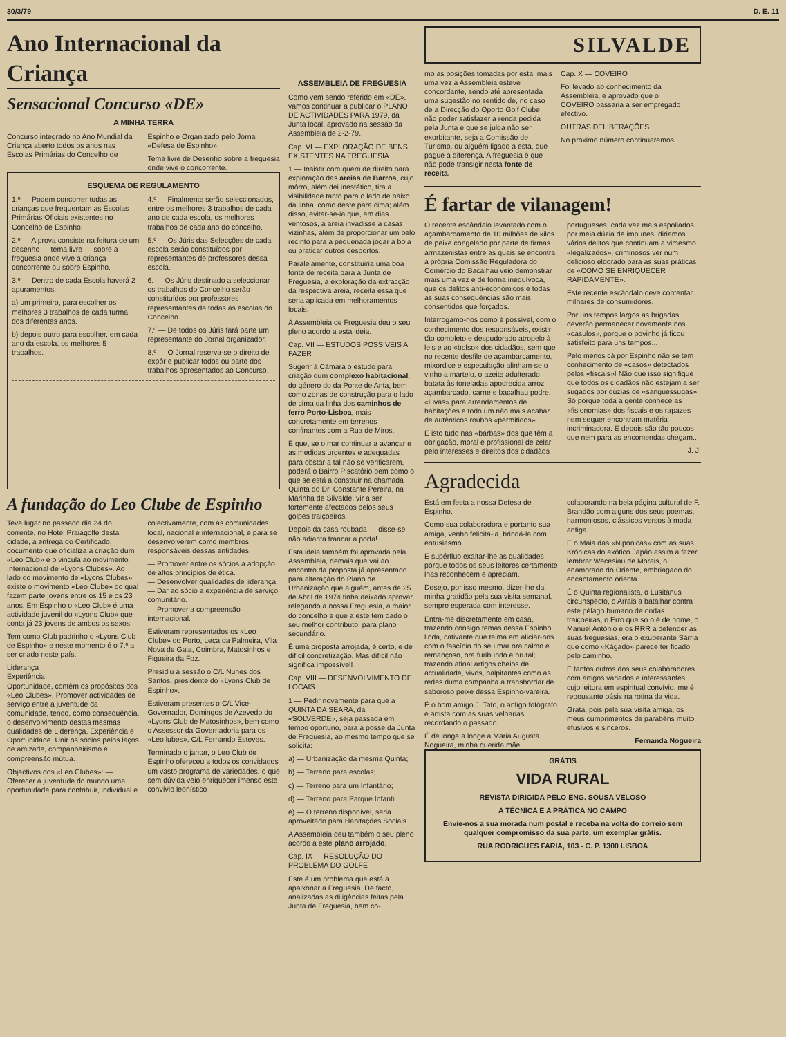30/3/79 D. E. 11
Ano Internacional da Criança
Sensacional Concurso «DE»
A MINHA TERRA
Concurso integrado no Ano Mundial da Criança aberto todos os anos nas Escolas Primárias do Concelho de Espinho e Organizado pelo Jornal «Defesa de Espinho».
Tema livre de Desenho sobre a freguesia onde vive o concorrente.
ESQUEMA DE REGULAMENTO
1.º — Podem concorrer todas as crianças que frequentam as Escolas Primárias Oficiais existentes no Concelho de Espinho.
2.º — A prova consiste na feitura de um desenho — tema livre — sobre a freguesia onde vive a criança concorrente ou sobre Espinho.
3.º — Dentro de cada Escola haverá 2 apuramentos:
a) um primeiro, para escolher os melhores 3 trabalhos de cada turma dos diferentes anos.
b) depois outro para escolher, em cada ano da escola, os melhores 5 trabalhos.
4.º — Finalmente serão seleccionados, entre os melhores 3 trabalhos de cada ano de cada escola, os melhores trabalhos de cada ano do concelho.
5.º — Os Júris das Selecções de cada escola serão constituídos por representantes de professores dessa escola.
6. — Os Júris destinado a seleccionar os trabalhos do Concelho serão constituídos por professores representantes de todas as escolas do Concelho.
7.º — De todos os Júris fará parte um representante do Jornal organizador.
8.º — O Jornal reserva-se o direito de expôr e publicar todos ou parte dos trabalhos apresentados ao Concurso.
A fundação do Leo Clube de Espinho
Teve lugar no passado dia 24 do corrente, no Hotel Praiagolfe desta cidade, a entrega do Certificado, documento que oficializa a criação dum «Leo Club» e o vincula ao movimento Internacional de «Lyons Clubes». Ao lado do movimento de «Lyons Clubes» existe o movimento «Leo Clube» do qual fazem parte jovens entre os 15 e os 23 anos. Em Espinho o «Leo Club» é uma actividade juvenil do «Lyons Club» que conta já 23 jovens de ambos os sexos.
Tem como Club padrinho o «Lyons Club de Espinho» e neste momento é o 7.º a ser criado neste país.
Liderança
Experiência
Oportunidade, contêm os propósitos dos «Leo Clubes». Promover actividades de serviço entre a juventude da comunidade, tendo, como consequência, o desenvolvimento destas mesmas qualidades de Liderença, Experiência e Oportunidade. Unir os sócios pelos laços de amizade, companheirismo e compreensão mútua.
Objectivos dos «Leo Clubes»: — Oferecer à juventude do mundo uma oportunidade para contribuir, individual e colectivamente, com as comunidades local, nacional e internacional, e para se desenvolverem como membros responsáveis dessas entidades.
— Promover entre os sócios a adopção de altos princípios de ética.
— Desenvolver qualidades de liderança.
— Dar ao sócio a experiência de serviço comunitário.
— Promover a compreensão internacional.
Estiveram representados os «Leo Clube» do Porto, Leça da Palmeira, Vila Nova de Gaia, Coimbra, Matosinhos e Figueira da Foz.
Presidiu à sessão o C/L Nunes dos Santos, presidente do «Lyons Club de Espinho».
Estiveram presentes o C/L Vice-Governador, Domingos de Azevedo do «Lyons Club de Matosinhos», bem como o Assessor da Governadoria para os «Leo lubes», C/L Fernando Esteves.
Terminado o jantar, o Leo Club de Espinho ofereceu a todos os convidados um vasto programa de variedades, o que sem dúvida veio enriquecer imenso este convívio leonístico
ASSEMBLEIA DE FREGUESIA
Como vem sendo referido em «DE», vamos continuar a publicar o PLANO DE ACTIVIDADES PARA 1979, da Junta local, aprovado na sessão da Assembleia de 2-2-79.
Cap. VI — EXPLORAÇÃO DE BENS EXISTENTES NA FREGUESIA
1 — Insistir com quem de direito para exploração das areias de Barros, cujo môrro, além dei inestético, tira a visibilidade tanto para o lado de baixo da linha, como deste para cima; além disso, evitar-se-ia que, em dias ventosos, a areia invadisse a casas vizinhas, além de proporcionar um belo recinto para a pequenada jogar a bola ou praticar outros desportos.
Paralelamente, constituiria uma boa fonte de receita para a Junta de Freguesia, a exploração da extracção da respectiva areia, receita essa que seria aplicada em melhoramentos locais.
A Assembleia de Freguesia deu o seu pleno acordo a esta ideia.
Cap. VII — ESTUDOS POSSIVEIS A FAZER
Sugerir à Câmara o estudo para criação dum complexo habitacional, do género do da Ponte de Anta, bem como zonas de construção para o lado de cima da linha dos caminhos de ferro Porto-Lisboa, mais concretamente em terrenos confinantes com a Rua de Miros.
É que, se o mar continuar a avançar e as medidas urgentes e adequadas para obstar a tal não se verificarem, poderá o Bairro Piscatório bem como o que se está a construir na chamada Quinta do Dr. Constante Pereira, na Marinha de Silvalde, vir a ser fortemente afectados pelos seus golpes traiçoeiros.
Depois da casa roubada — disse-se — não adianta trancar a porta!
Esta ideia também foi aprovada pela Assembleia, demais que vai ao encontro da proposta já apresentado para alteração do Plano de Urbanização que alguém, antes de 25 de Abril de 1974 tinha deixado aprovar, relegando a nossa Freguesia, a maior do concelho e que a este tem dado o seu melhor contributo, para plano secundário.
É uma proposta arrojada, é certo, e de difícil concretização. Mas difícil não significa impossível!
Cap. VIII — DESENVOLVIMENTO DE LOCAIS
1 — Pedir novamente para que a QUINTA DA SEARA, da «SOLVERDE», seja passada em tempo oportuno, para a posse da Junta de Freguesia, ao mesmo tempo que se solicita:
a) — Urbanização da mesma Quinta;
b) — Terreno para escolas;
c) — Terreno para um Infantário;
d) — Terreno para Parque Infantil
e) — O terreno disponível, seria aproveitado para Habitações Sociais.
A Assembleia deu também o seu pleno acordo a este plano arrojado.
Cap. IX — RESOLUÇÃO DO PROBLEMA DO GOLFE
Este é um problema que está a apaixonar a Freguesia. De facto, analizadas as diligências feitas pela Junta de Freguesia, bem co-
SILVALDE
mo as posições tomadas por esta, mais uma vez a Assembleia esteve concordante, sendo até apresentada uma sugestão no sentido de, no caso de a Direcção do Oporto Golf Clube não poder satisfazer a renda pedida pela Junta e que se julga não ser exorbitante, seja a Comissão de Turismo, ou alguém ligado a esta, que pague a diferença. A freguesia é que não pode transigir nesta fonte de receita.
Cap. X — COVEIRO
Foi levado ao conhecimento da Assembleia, e aprovado que o COVEIRO passaria a ser empregado efectivo.
OUTRAS DELIBERAÇÕES
No próximo número continuaremos.
É fartar de vilanagem!
O recente escândalo levantado com o açambarcamento de 10 milhões de kilos de peixe congelado por parte de firmas armazenistas entre as quais se encontra a própria Comissão Reguladora do Comércio do Bacalhau veio demonstrar mais uma vez e de forma inequívoca, que os delitos anti-económicos e todas as suas consequências são mais consentidos que forçados.
Interrogamo-nos como é possível, com o conhecimento dos responsáveis, existir tão completo e despudorado atropelo à leis e ao «bolso» dos cidadãos, sem que no recente desfile de açambarcamento, mixordice e especulação alinham-se o vinho a martelo, o azeite adulterado, batata às toneladas apodrecida arroz açambarcado, carne e bacalhau podre, «luvas» para arrendamentos de habitações e todo um não mais acabar de autênticos roubos «permitidos».
E isto tudo nas «barbas» dos que têm a obrigação, moral e profissional de zelar pelo interesses e direitos dos cidadãos portugueses, cada vez mais espoliados por meia dúzia de impunes, diriamos vários delitos que continuam a vimesmo «legalizados», criminosos ver num delicioso eldorado para as suas práticas de «COMO SE ENRIQUECER RAPIDAMENTE».
Este recente escândalo deve contentar milhares de consumidores.
Por uns tempos largos as brigadas deverão permanecer novamente nos «casulos», porque o povinho já ficou satisfeito para uns tempos...
Pelo menos cá por Espinho não se tem conhecimento de «casos» detectados pelos «fiscais»! Não que isso signifique que todos os cidadãos não estejam a ser sugados por dúzias de «sanguessugas». Só porque toda a gente conhece as «fisionomias» dos fiscais e os rapazes nem sequer encontram matéria incriminadora. E depois são tão poucos que nem para as encomendas chegam...
J. J.
Agradecida
Está em festa a nossa Defesa de Espinho.
Como sua colaboradora e portanto sua amiga, venho felicitá-la, brindá-la com entusiasmo.
E supérfluo exaltar-lhe as qualidades porque todos os seus leitores certamente lhas reconhecem e apreciam.
Desejo, por isso mesmo, dizer-lhe da minha gratidão pela sua visita semanal, sempre esperada com interesse.
Entra-me discretamente em casa, trazendo consigo temas dessa Espinho linda, cativante que teima em aliciar-nos com o fascínio do seu mar ora calmo e remançoso, ora furibundo e brutal; trazendo afinal artigos cheios de actualidade, vivos, palpitantes como as redes duma companha a transbordar de saboroso peixe dessa Espinho-vareira.
É o bom amigo J. Tato, o antigo fotógrafo e artista com as suas velharias recordando o passado.
É de longe a longe a Maria Augusta Nogueira, minha querida mãe colaborando na bela página cultural de F. Brandão com alguns dos seus poemas, harmoniosos, clássicos versos à moda antiga.
E o Maia das «Niponicas» com as suas Krónicas do exótico Japão assim a fazer lembrar Wecesiau de Morais, o enamorado do Oriente, embriagado do encantamento orienta.
É o Quinta regionalista, o Lusitanus circunspecto, o Arrais a batalhar contra este pélago humano de ondas traiçoeiras, o Erro que só o é de nome, o Manuel António e os RRR a defender as suas freguesias, era o exuberante Sárria que como «Kágado» parece ter ficado pelo caminho.
E tantos outros dos seus colaboradores com artigos variados e interessantes, cujo leitura em espiritual convívio, me é repousante oásis na rotina da vida.
Grata, pois pela sua visita amiga, os meus cumprimentos de parabéns muito efusivos e sinceros.
Fernanda Nogueira
GRÁTIS
VIDA RURAL
REVISTA DIRIGIDA PELO ENG. SOUSA VELOSO
A TÉCNICA E A PRÁTICA NO CAMPO
Envie-nos a sua morada num postal e receba na volta do correio sem qualquer compromisso da sua parte, um exemplar grátis.
RUA RODRIGUES FARIA, 103 - C. P. 1300 LISBOA